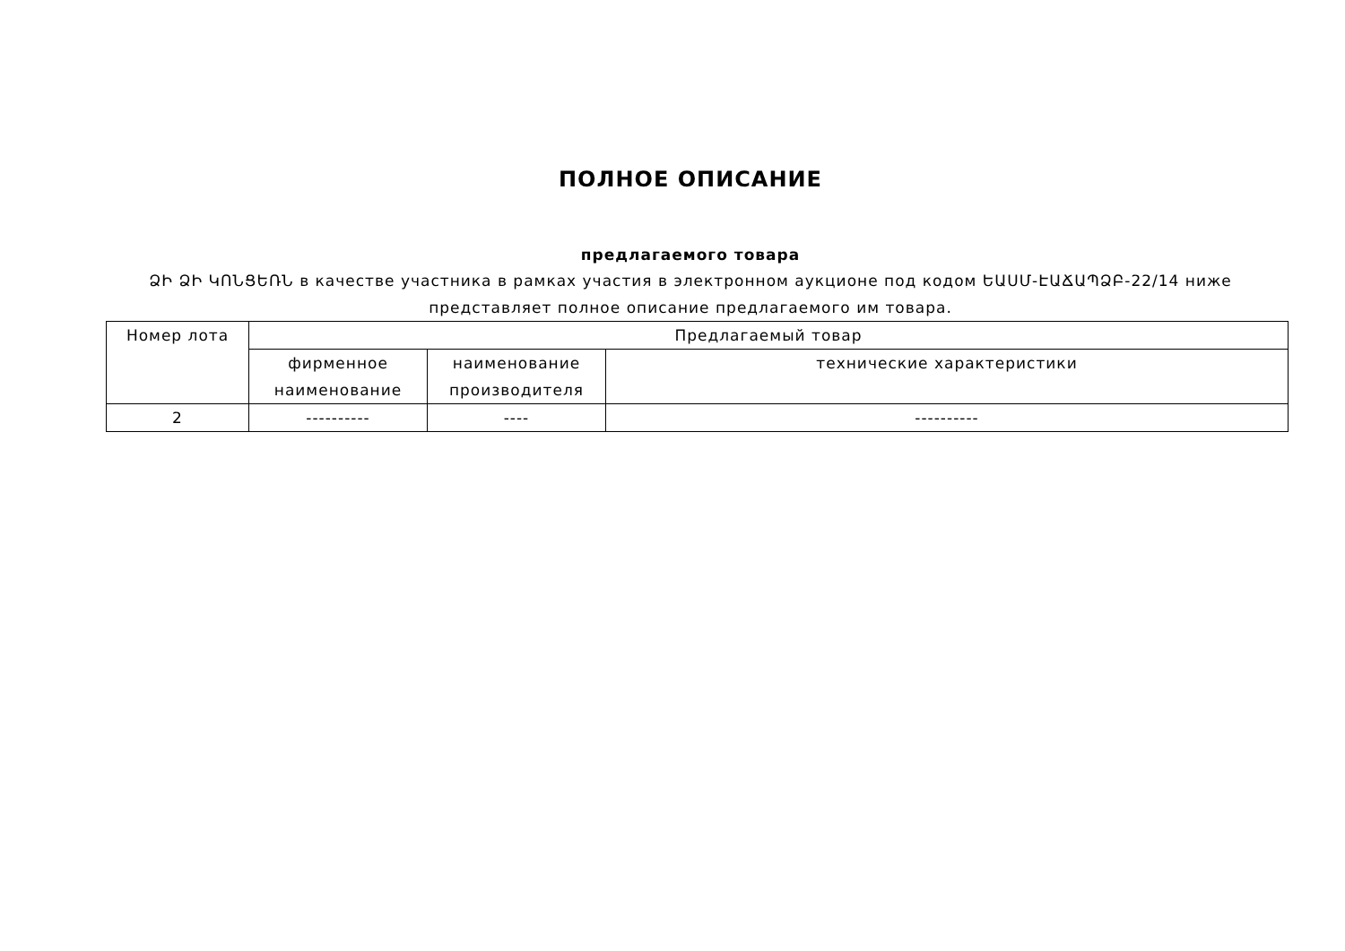ПОЛНОЕ ОПИСАНИЕ
предлагаемого товара
ՁԻ ՁԻ ԿՈՆՑԵՌՆ в качестве участника в рамках участия в электронном аукционе под кодом ԵԱՍՄ-ԷԱՃԱՊՁԲ-22/14 ниже представляет полное описание предлагаемого им товара.
| Номер лота | Предлагаемый товар | | |
| --- | --- | --- | --- |
| | фирменное наименование | наименование производителя | технические характеристики |
| 2 | ---------- | ---- | ---------- |